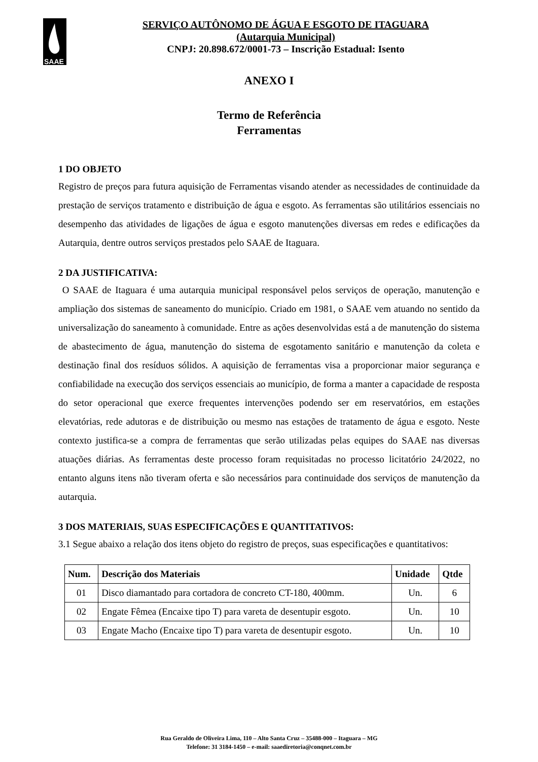SAAE
SERVIÇO AUTÔNOMO DE ÁGUA E ESGOTO DE ITAGUARA
(Autarquia Municipal)
CNPJ: 20.898.672/0001-73 – Inscrição Estadual: Isento
ANEXO I
Termo de Referência
Ferramentas
1 DO OBJETO
Registro de preços para futura aquisição de Ferramentas visando atender as necessidades de continuidade da prestação de serviços tratamento e distribuição de água e esgoto. As ferramentas são utilitários essenciais no desempenho das atividades de ligações de água e esgoto manutenções diversas em redes e edificações da Autarquia, dentre outros serviços prestados pelo SAAE de Itaguara.
2 DA JUSTIFICATIVA:
O SAAE de Itaguara é uma autarquia municipal responsável pelos serviços de operação, manutenção e ampliação dos sistemas de saneamento do município. Criado em 1981, o SAAE vem atuando no sentido da universalização do saneamento à comunidade. Entre as ações desenvolvidas está a de manutenção do sistema de abastecimento de água, manutenção do sistema de esgotamento sanitário e manutenção da coleta e destinação final dos resíduos sólidos. A aquisição de ferramentas visa a proporcionar maior segurança e confiabilidade na execução dos serviços essenciais ao município, de forma a manter a capacidade de resposta do setor operacional que exerce frequentes intervenções podendo ser em reservatórios, em estações elevatórias, rede adutoras e de distribuição ou mesmo nas estações de tratamento de água e esgoto. Neste contexto justifica-se a compra de ferramentas que serão utilizadas pelas equipes do SAAE nas diversas atuações diárias. As ferramentas deste processo foram requisitadas no processo licitatório 24/2022, no entanto alguns itens não tiveram oferta e são necessários para continuidade dos serviços de manutenção da autarquia.
3 DOS MATERIAIS, SUAS ESPECIFICAÇÕES E QUANTITATIVOS:
3.1 Segue abaixo a relação dos itens objeto do registro de preços, suas especificações e quantitativos:
| Num. | Descrição dos Materiais | Unidade | Qtde |
| --- | --- | --- | --- |
| 01 | Disco diamantado para cortadora de concreto CT-180, 400mm. | Un. | 6 |
| 02 | Engate Fêmea (Encaixe tipo T) para vareta de desentupir esgoto. | Un. | 10 |
| 03 | Engate Macho (Encaixe tipo T) para vareta de desentupir esgoto. | Un. | 10 |
Rua Geraldo de Oliveira Lima, 110 – Alto Santa Cruz – 35488-000 – Itaguara – MG
Telefone: 31 3184-1450 – e-mail: saaediretoria@conqnet.com.br